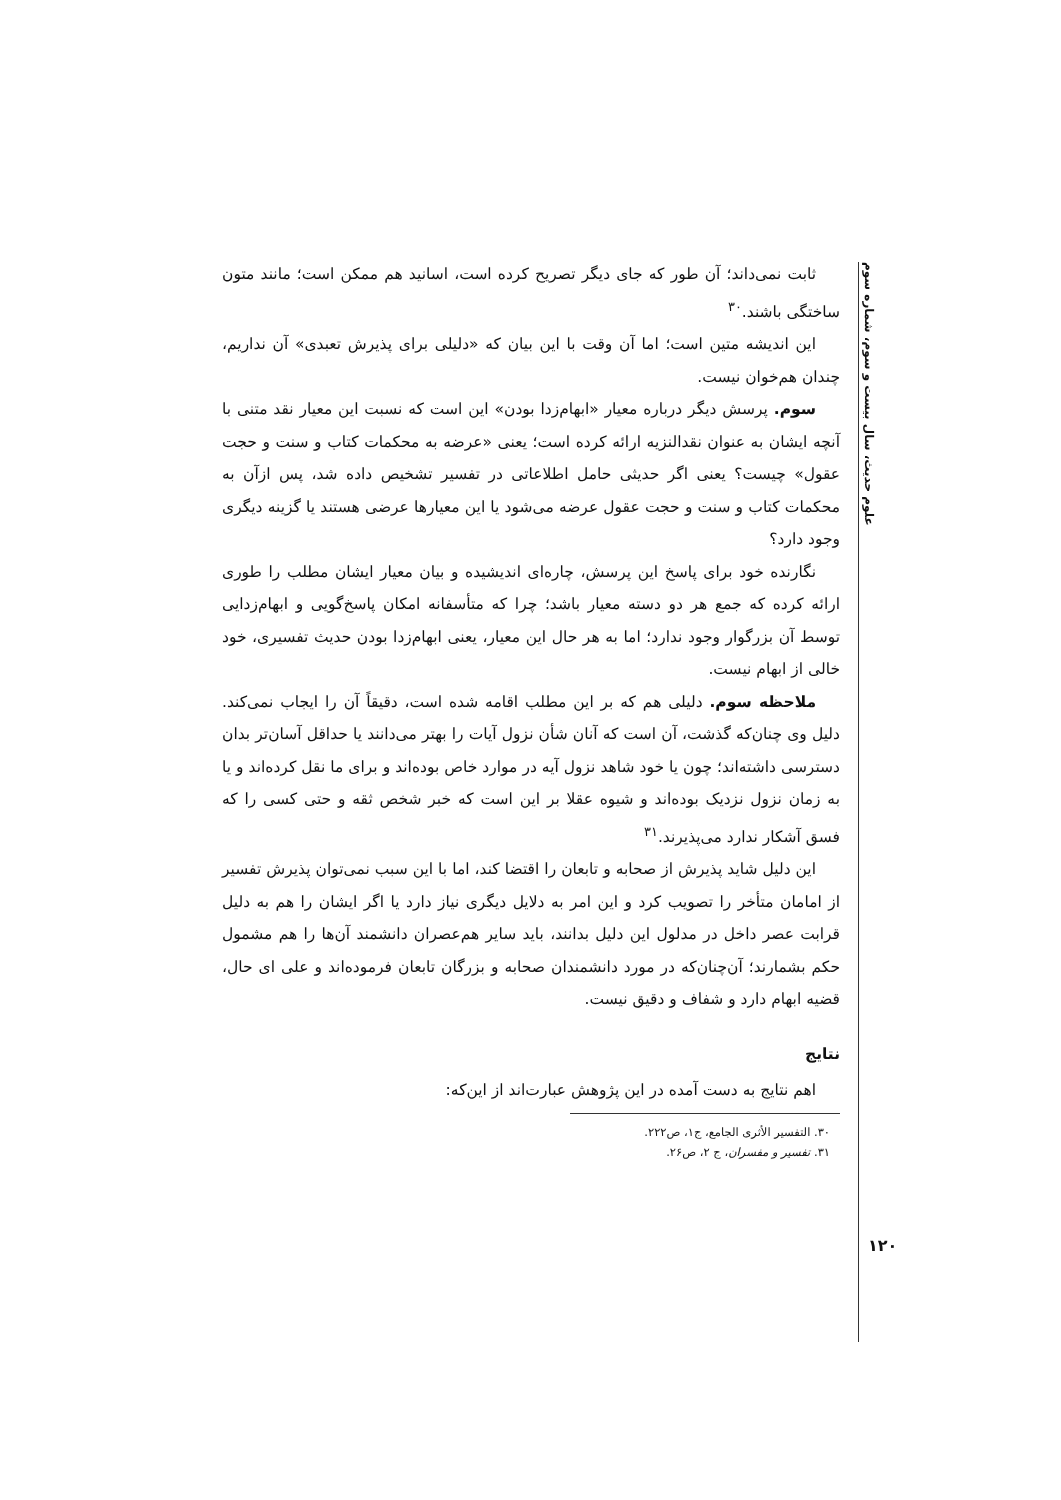علوم حدیث، سال بیست و سوم، شماره سوم
ثابت نمی‌داند؛ آن طور که جای دیگر تصریح کرده است، اسانید هم ممکن است؛ مانند متون ساختگی باشند.<sup>۳۰</sup>
این اندیشه متین است؛ اما آن وقت با این بیان که «دلیلی برای پذیرش تعبدی» آن نداریم، چندان هم‌خوان نیست.
سوم. پرسش دیگر درباره معیار «ابهام‌زدا بودن» این است که نسبت این معیار نقد متنی با آنچه ایشان به عنوان نقدالنزیه ارائه کرده است؛ یعنی «عرضه به محکمات کتاب و سنت و حجت عقول» چیست؟ یعنی اگر حدیثی حامل اطلاعاتی در تفسیر تشخیص داده شد، پس ازآن به محکمات کتاب و سنت و حجت عقول عرضه می‌شود یا این معیارها عرضی هستند یا گزینه دیگری وجود دارد؟
نگارنده خود برای پاسخ این پرسش، چاره‌ای اندیشیده و بیان معیار ایشان مطلب را طوری ارائه کرده که جمع هر دو دسته معیار باشد؛ چرا که متأسفانه امکان پاسخ‌گویی و ابهام‌زدایی توسط آن بزرگوار وجود ندارد؛ اما به هر حال این معیار، یعنی ابهام‌زدا بودن حدیث تفسیری، خود خالی از ابهام نیست.
ملاحظه سوم. دلیلی هم که بر این مطلب اقامه شده است، دقیقاً آن را ایجاب نمی‌کند. دلیل وی چنان‌که گذشت، آن است که آنان شأن نزول آیات را بهتر می‌دانند یا حداقل آسان‌تر بدان دسترسی داشته‌اند؛ چون یا خود شاهد نزول آیه در موارد خاص بوده‌اند و برای ما نقل کرده‌اند و یا به زمان نزول نزدیک بوده‌اند و شیوه عقلا بر این است که خبر شخص ثقه و حتی کسی را که فسق آشکار ندارد می‌پذیرند.<sup>۳۱</sup>
این دلیل شاید پذیرش از صحابه و تابعان را اقتضا کند، اما با این سبب نمی‌توان پذیرش تفسیر از امامان متأخر را تصویب کرد و این امر به دلایل دیگری نیاز دارد یا اگر ایشان را هم به دلیل قرابت عصر داخل در مدلول این دلیل بدانند، باید سایر هم‌عصران دانشمند آن‌ها را هم مشمول حکم بشمارند؛ آن‌چنان‌که در مورد دانشمندان صحابه و بزرگان تابعان فرموده‌اند و علی ای حال، قضیه ابهام دارد و شفاف و دقیق نیست.
نتایج
اهم نتایج به دست آمده در این پژوهش عبارت‌اند از این‌که:
۳۰. التفسیر الأثری الجامع، ج۱، ص۲۲۲.
۳۱. تفسیر و مفسران، ج ۲، ص۲۶.
۱۲۰